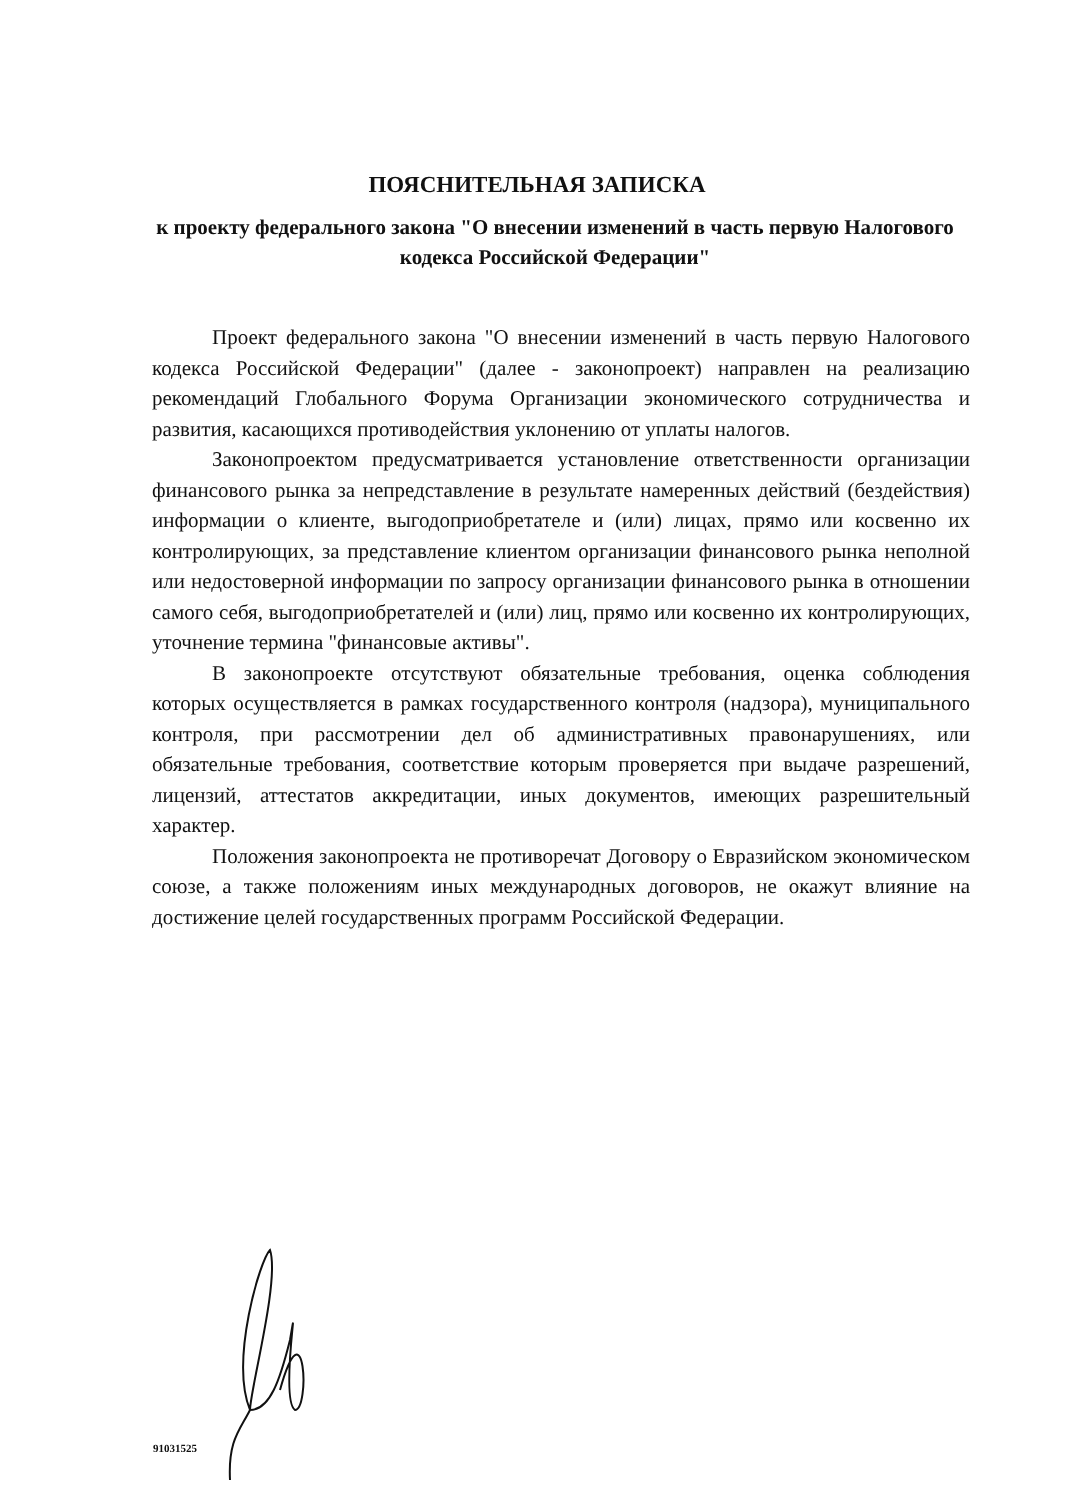ПОЯСНИТЕЛЬНАЯ ЗАПИСКА
к проекту федерального закона "О внесении изменений в часть первую Налогового кодекса Российской Федерации"
Проект федерального закона "О внесении изменений в часть первую Налогового кодекса Российской Федерации" (далее - законопроект) направлен на реализацию рекомендаций Глобального Форума Организации экономического сотрудничества и развития, касающихся противодействия уклонению от уплаты налогов.
Законопроектом предусматривается установление ответственности организации финансового рынка за непредставление в результате намеренных действий (бездействия) информации о клиенте, выгодоприобретателе и (или) лицах, прямо или косвенно их контролирующих, за представление клиентом организации финансового рынка неполной или недостоверной информации по запросу организации финансового рынка в отношении самого себя, выгодоприобретателей и (или) лиц, прямо или косвенно их контролирующих, уточнение термина "финансовые активы".
В законопроекте отсутствуют обязательные требования, оценка соблюдения которых осуществляется в рамках государственного контроля (надзора), муниципального контроля, при рассмотрении дел об административных правонарушениях, или обязательные требования, соответствие которым проверяется при выдаче разрешений, лицензий, аттестатов аккредитации, иных документов, имеющих разрешительный характер.
Положения законопроекта не противоречат Договору о Евразийском экономическом союзе, а также положениям иных международных договоров, не окажут влияние на достижение целей государственных программ Российской Федерации.
91031525